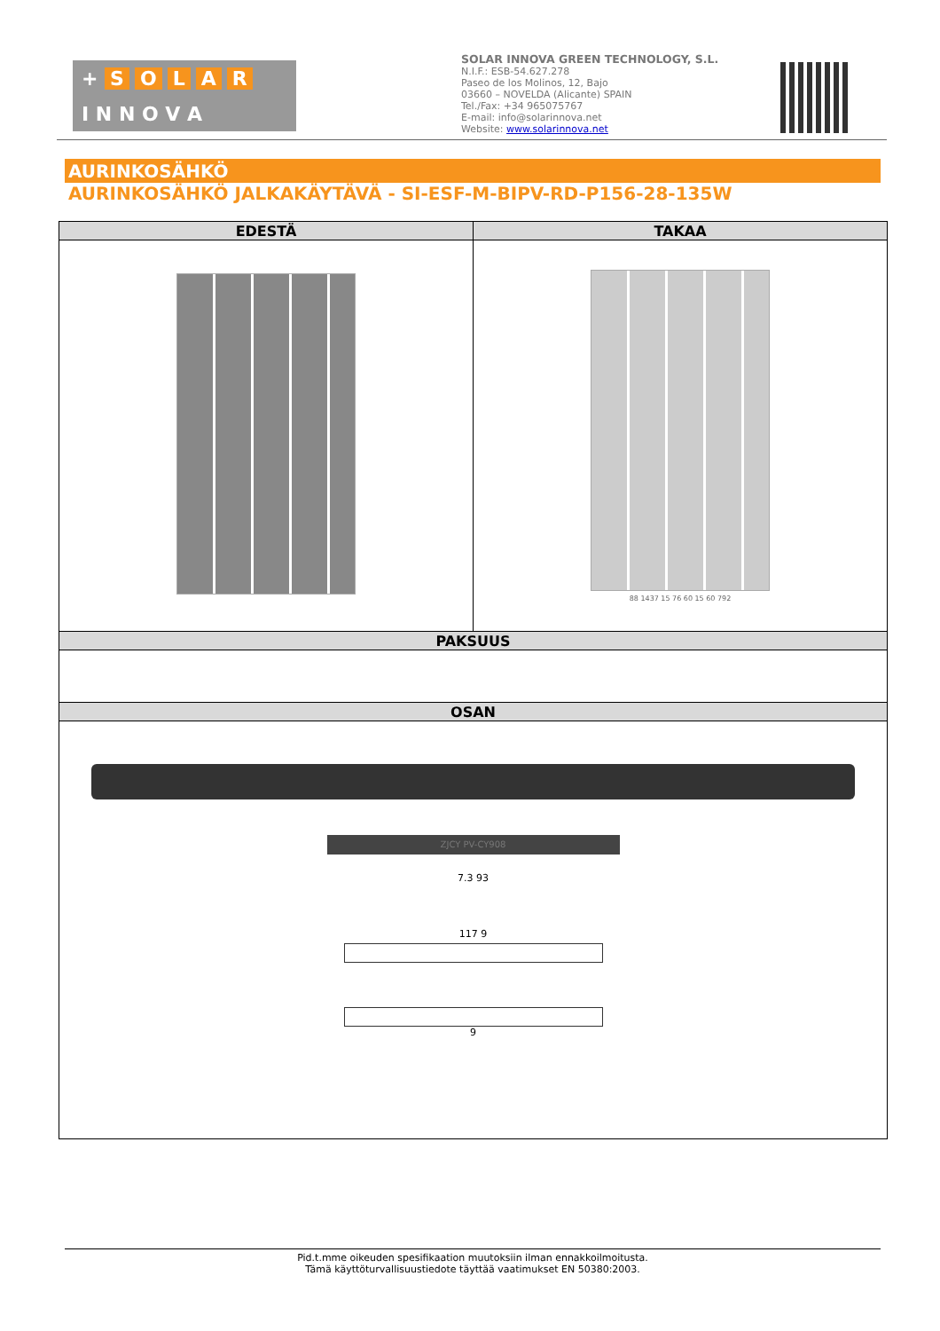+ SOLAR
I N N O V A
SOLAR INNOVA GREEN TECHNOLOGY, S.L.
N.I.F.: ESB-54.627.278
Paseo de los Molinos, 12, Bajo
03660 – NOVELDA (Alicante) SPAIN
Tel./Fax: +34 965075767
E-mail: info@solarinnova.net
Website: www.solarinnova.net
AURINKOSÄHKÖ
AURINKOSÄHKÖ JALKAKÄYTÄVÄ - SI-ESF-M-BIPV-RD-P156-28-135W
| EDESTÄ | TAKAA |
| --- | --- |
| | 88 1437 15 76 60 15 60 792 |
| PAKSUUS | |
| OSAN | |
| ZJCY PV-CY908 7.3 93 117 9 9 | |
Pid.t.mme oikeuden spesifikaation muutoksiin ilman ennakkoilmoitusta.
Tämä käyttöturvallisuustiedote täyttää vaatimukset EN 50380:2003.